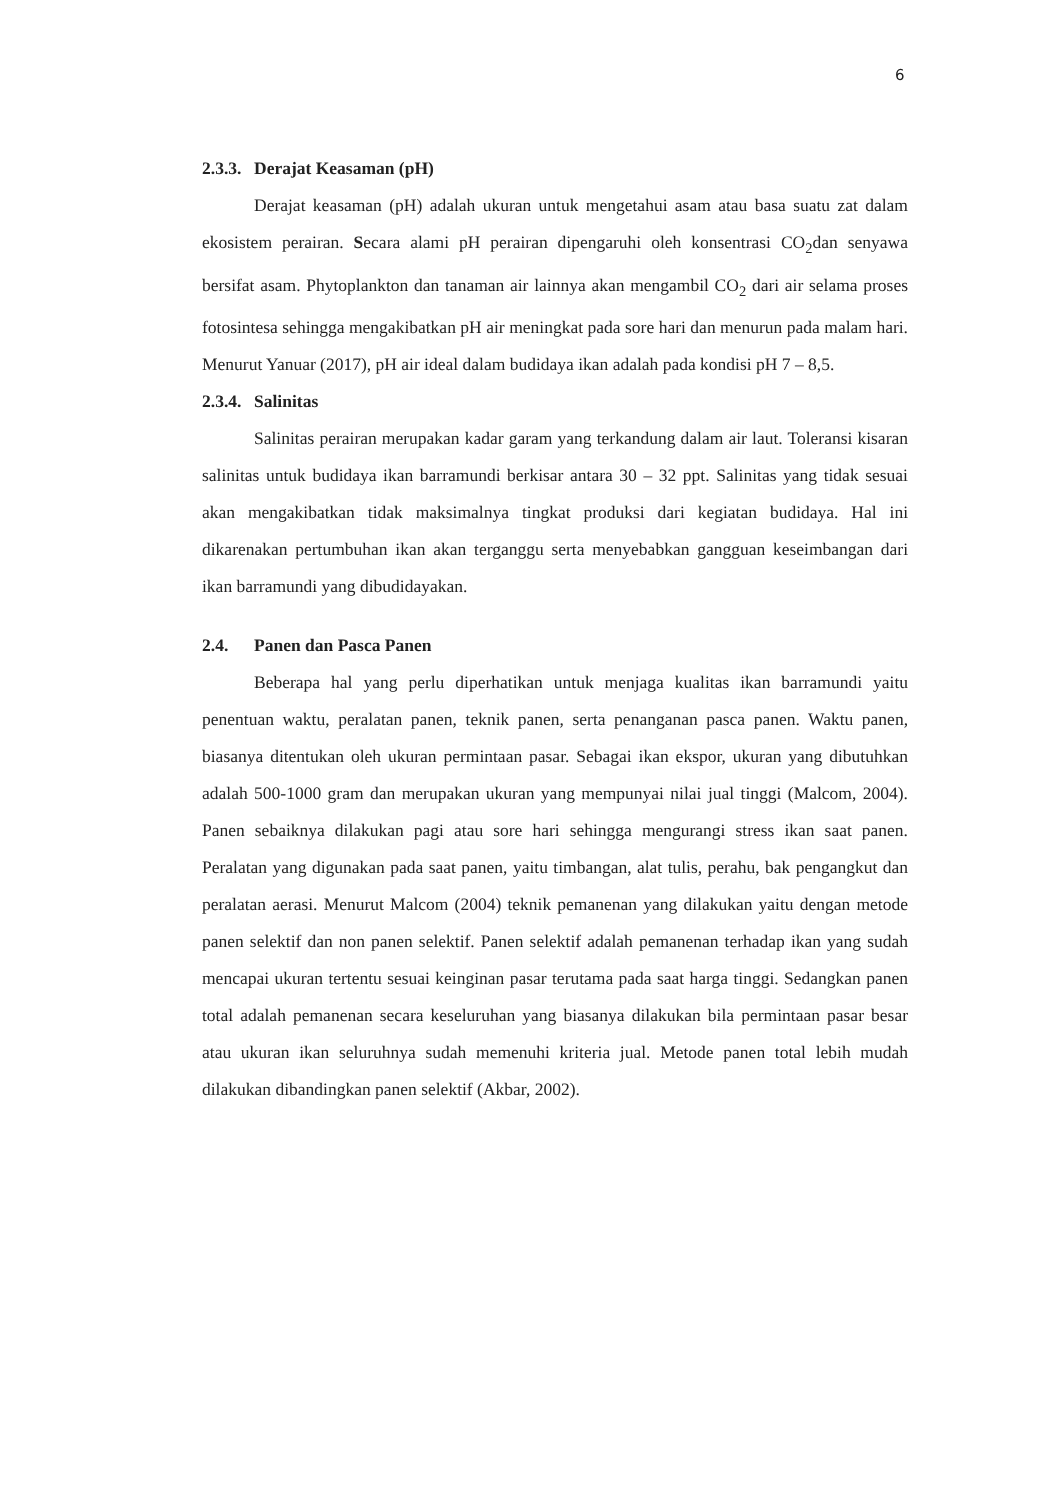6
2.3.3. Derajat Keasaman (pH)
Derajat keasaman (pH) adalah ukuran untuk mengetahui asam atau basa suatu zat dalam ekosistem perairan. Secara alami pH perairan dipengaruhi oleh konsentrasi CO<sub>2</sub>dan senyawa bersifat asam. Phytoplankton dan tanaman air lainnya akan mengambil CO<sub>2</sub> dari air selama proses fotosintesa sehingga mengakibatkan pH air meningkat pada sore hari dan menurun pada malam hari. Menurut Yanuar (2017), pH air ideal dalam budidaya ikan adalah pada kondisi pH 7 – 8,5.
2.3.4. Salinitas
Salinitas perairan merupakan kadar garam yang terkandung dalam air laut. Toleransi kisaran salinitas untuk budidaya ikan barramundi berkisar antara 30 – 32 ppt. Salinitas yang tidak sesuai akan mengakibatkan tidak maksimalnya tingkat produksi dari kegiatan budidaya. Hal ini dikarenakan pertumbuhan ikan akan terganggu serta menyebabkan gangguan keseimbangan dari ikan barramundi yang dibudidayakan.
2.4. Panen dan Pasca Panen
Beberapa hal yang perlu diperhatikan untuk menjaga kualitas ikan barramundi yaitu penentuan waktu, peralatan panen, teknik panen, serta penanganan pasca panen. Waktu panen, biasanya ditentukan oleh ukuran permintaan pasar. Sebagai ikan ekspor, ukuran yang dibutuhkan adalah 500-1000 gram dan merupakan ukuran yang mempunyai nilai jual tinggi (Malcom, 2004). Panen sebaiknya dilakukan pagi atau sore hari sehingga mengurangi stress ikan saat panen. Peralatan yang digunakan pada saat panen, yaitu timbangan, alat tulis, perahu, bak pengangkut dan peralatan aerasi. Menurut Malcom (2004) teknik pemanenan yang dilakukan yaitu dengan metode panen selektif dan non panen selektif. Panen selektif adalah pemanenan terhadap ikan yang sudah mencapai ukuran tertentu sesuai keinginan pasar terutama pada saat harga tinggi. Sedangkan panen total adalah pemanenan secara keseluruhan yang biasanya dilakukan bila permintaan pasar besar atau ukuran ikan seluruhnya sudah memenuhi kriteria jual. Metode panen total lebih mudah dilakukan dibandingkan panen selektif (Akbar, 2002).